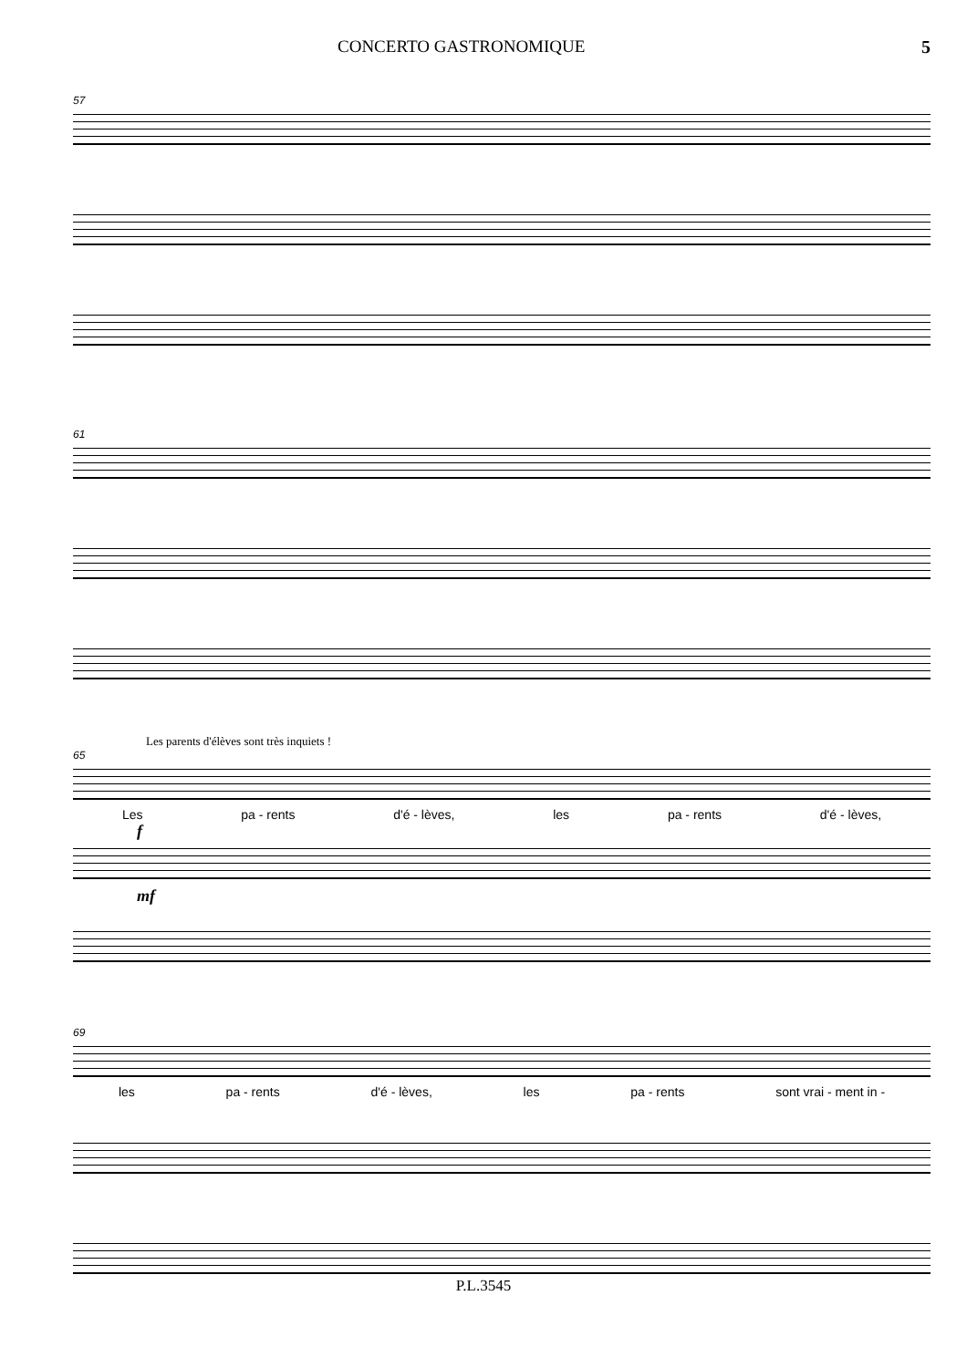CONCERTO GASTRONOMIQUE 5
57
61
Les parents d'élèves sont très inquiets !
65
Les pa - rents d'é - lèves, les pa - rents d'é - lèves,
f
mf
69
les pa - rents d'é - lèves, les pa - rents sont vrai - ment in -
P.L.3545